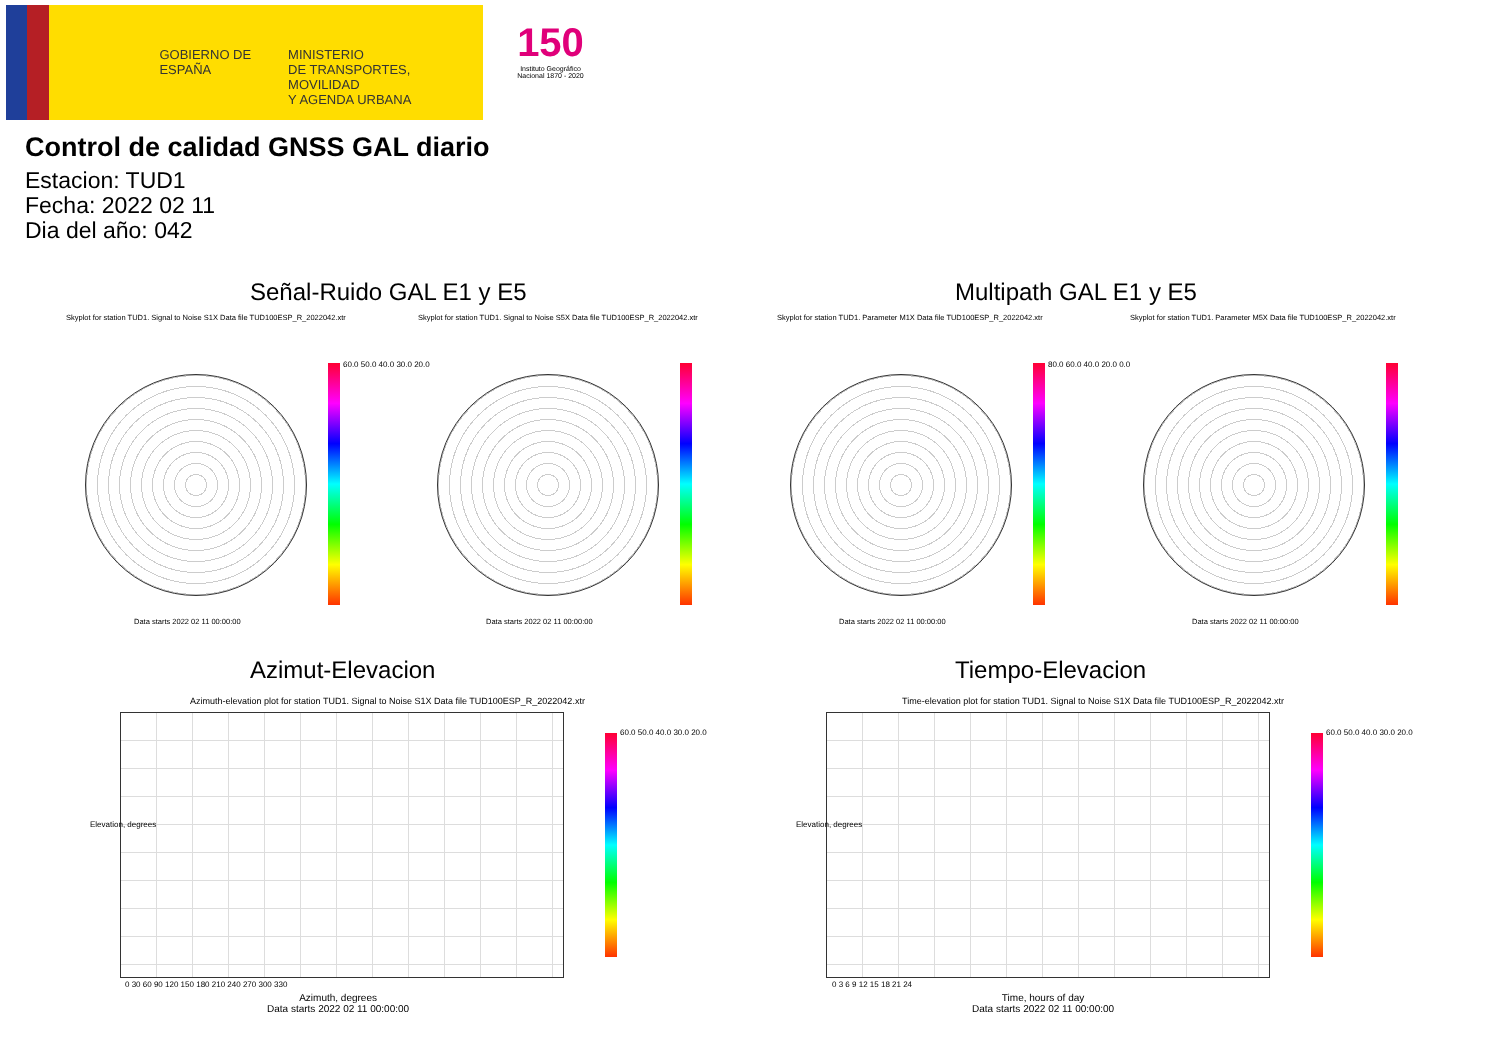GOBIERNO DE ESPAÑA
MINISTERIO
DE TRANSPORTES, MOVILIDAD
Y AGENDA URBANA
150
Instituto Geográfico Nacional 1870 - 2020
Control de calidad GNSS GAL diario
Estacion: TUD1
Fecha: 2022 02 11
Dia del año: 042
Señal-Ruido GAL E1 y E5 Multipath GAL E1 y E5
Skyplot for station TUD1. Signal to Noise S1X Data file TUD100ESP_R_2022042.xtr Skyplot for station TUD1. Signal to Noise S5X Data file TUD100ESP_R_2022042.xtr Skyplot for station TUD1. Parameter M1X Data file TUD100ESP_R_2022042.xtr Skyplot for station TUD1. Parameter M5X Data file TUD100ESP_R_2022042.xtr
60.0 50.0 40.0 30.0 20.0 80.0 60.0 40.0 20.0 0.0
Data starts 2022 02 11 00:00:00 Data starts 2022 02 11 00:00:00 Data starts 2022 02 11 00:00:00 Data starts 2022 02 11 00:00:00
Azimut-Elevacion Tiempo-Elevacion
Azimuth-elevation plot for station TUD1. Signal to Noise S1X Data file TUD100ESP_R_2022042.xtr Time-elevation plot for station TUD1. Signal to Noise S1X Data file TUD100ESP_R_2022042.xtr
60.0 50.0 40.0 30.0 20.0 60.0 50.0 40.0 30.0 20.0
0 30 60 90 120 150 180 210 240 270 300 330
0 3 6 9 12 15 18 21 24
Azimuth, degrees
Data starts 2022 02 11 00:00:00
Time, hours of day
Data starts 2022 02 11 00:00:00
Elevation, degrees Elevation, degrees